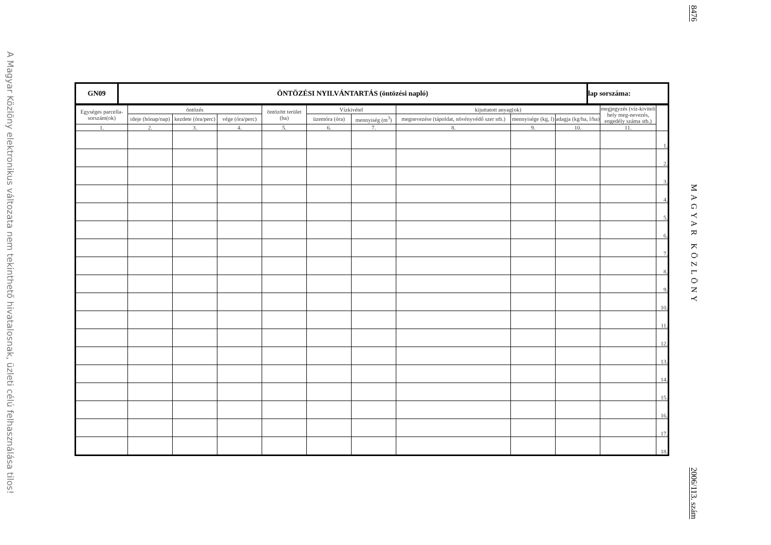A Magyar Közlöny elektronikus változata nem tekinthető hivatalosnak, üzleti célú felhasználása tilos!
| GN09 | ÖNTÖZÉSI NYILVÁNTARTÁS (öntözési napló) | lap sorszáma: |
| Egységes parcella-sorszám(ok) | öntözés | | | öntözött terület (ha) | Vízkivétel | | kijuttatott anyag(ok) | | | megjegyzés (víz-kiviteli hely meg-nevezés, engedély száma stb.) | |
| --- | --- | --- | --- | --- | --- | --- | --- | --- | --- | --- | --- |
| | ideje (hónap/nap) | kezdete (óra/perc) | vége (óra/perc) | | üzemóra (óra) | mennyiség (m<sup>3</sup>) | megnevezése (tápoldat, növényvédő szer stb.) | mennyisége (kg, l) | adagja (kg/ha, l/ha) | | |
| 1. | 2. | 3. | 4. | 5. | 6. | 7. | 8. | 9. | 10. | 11. | |
| | | | | | | | | | | | 1. |
| | | | | | | | | | | | 2. |
| | | | | | | | | | | | 3. |
| | | | | | | | | | | | 4. |
| | | | | | | | | | | | 5. |
| | | | | | | | | | | | 6. |
| | | | | | | | | | | | 7. |
| | | | | | | | | | | | 8. |
| | | | | | | | | | | | 9. |
| | | | | | | | | | | | 10. |
| | | | | | | | | | | | 11. |
| | | | | | | | | | | | 12. |
| | | | | | | | | | | | 13. |
| | | | | | | | | | | | 14. |
| | | | | | | | | | | | 15. |
| | | | | | | | | | | | 16. |
| | | | | | | | | | | | 17. |
| | | | | | | | | | | | 18. |
8476
MAGYAR KÖZLÖNY
2006/113. szám